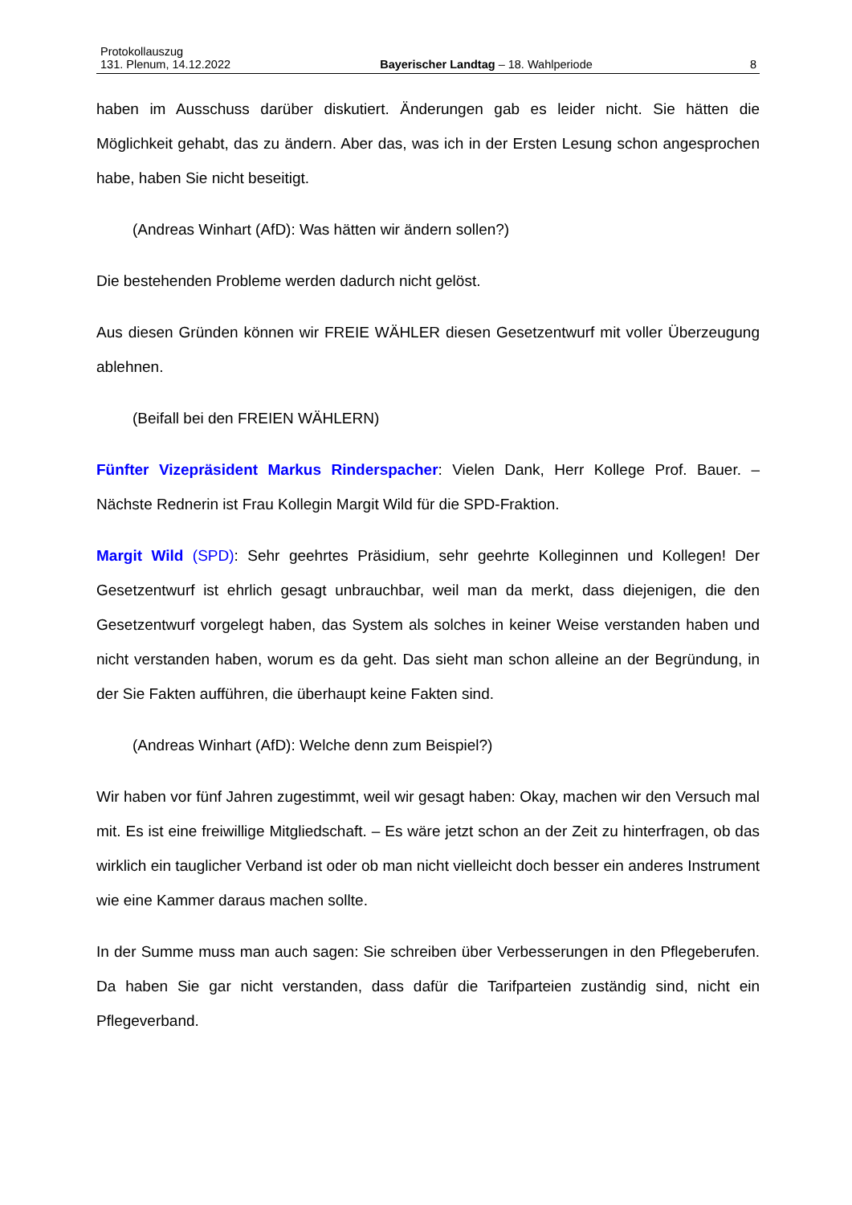Protokollauszug
131. Plenum, 14.12.2022 Bayerischer Landtag – 18. Wahlperiode 8
haben im Ausschuss darüber diskutiert. Änderungen gab es leider nicht. Sie hätten die Möglichkeit gehabt, das zu ändern. Aber das, was ich in der Ersten Lesung schon angesprochen habe, haben Sie nicht beseitigt.
(Andreas Winhart (AfD): Was hätten wir ändern sollen?)
Die bestehenden Probleme werden dadurch nicht gelöst.
Aus diesen Gründen können wir FREIE WÄHLER diesen Gesetzentwurf mit voller Überzeugung ablehnen.
(Beifall bei den FREIEN WÄHLERN)
Fünfter Vizepräsident Markus Rinderspacher: Vielen Dank, Herr Kollege Prof. Bauer. – Nächste Rednerin ist Frau Kollegin Margit Wild für die SPD-Fraktion.
Margit Wild (SPD): Sehr geehrtes Präsidium, sehr geehrte Kolleginnen und Kollegen! Der Gesetzentwurf ist ehrlich gesagt unbrauchbar, weil man da merkt, dass diejenigen, die den Gesetzentwurf vorgelegt haben, das System als solches in keiner Weise verstanden haben und nicht verstanden haben, worum es da geht. Das sieht man schon alleine an der Begründung, in der Sie Fakten aufführen, die überhaupt keine Fakten sind.
(Andreas Winhart (AfD): Welche denn zum Beispiel?)
Wir haben vor fünf Jahren zugestimmt, weil wir gesagt haben: Okay, machen wir den Versuch mal mit. Es ist eine freiwillige Mitgliedschaft. – Es wäre jetzt schon an der Zeit zu hinterfragen, ob das wirklich ein tauglicher Verband ist oder ob man nicht vielleicht doch besser ein anderes Instrument wie eine Kammer daraus machen sollte.
In der Summe muss man auch sagen: Sie schreiben über Verbesserungen in den Pflegeberufen. Da haben Sie gar nicht verstanden, dass dafür die Tarifparteien zuständig sind, nicht ein Pflegeverband.